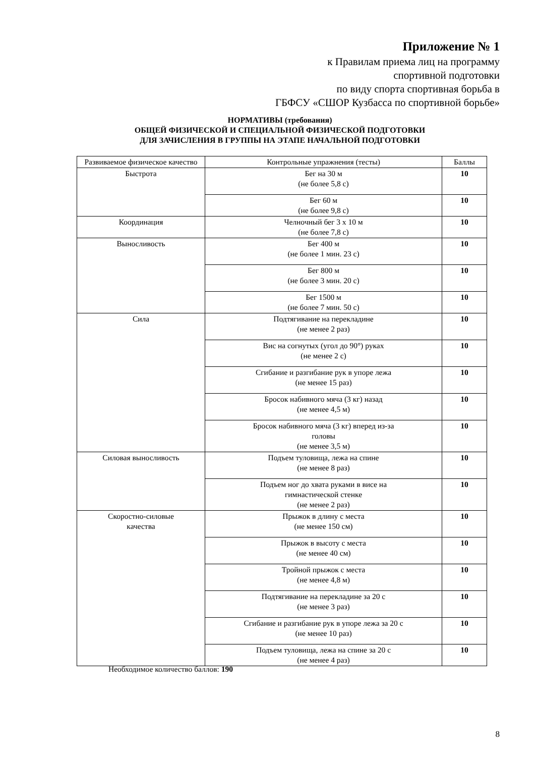Приложение № 1
к Правилам приема лиц на программу
спортивной подготовки
по виду спорта спортивная борьба в
ГБФСУ «СШОР Кузбасса по спортивной борьбе»
НОРМАТИВЫ (требования)
ОБЩЕЙ ФИЗИЧЕСКОЙ И СПЕЦИАЛЬНОЙ ФИЗИЧЕСКОЙ ПОДГОТОВКИ
ДЛЯ ЗАЧИСЛЕНИЯ В ГРУППЫ НА ЭТАПЕ НАЧАЛЬНОЙ ПОДГОТОВКИ
| Развиваемое физическое качество | Контрольные упражнения (тесты) | Баллы |
| --- | --- | --- |
| Быстрота | Бег на 30 м (не более 5,8 с) | 10 |
| | Бег 60 м (не более 9,8 с) | 10 |
| Координация | Челночный бег 3 х 10 м (не более 7,8 с) | 10 |
| Выносливость | Бег 400 м (не более 1 мин. 23 с) | 10 |
| | Бег 800 м (не более 3 мин. 20 с) | 10 |
| | Бег 1500 м (не более 7 мин. 50 с) | 10 |
| Сила | Подтягивание на перекладине (не менее 2 раз) | 10 |
| | Вис на согнутых (угол до 90°) руках (не менее 2 с) | 10 |
| | Сгибание и разгибание рук в упоре лежа (не менее 15 раз) | 10 |
| | Бросок набивного мяча (3 кг) назад (не менее 4,5 м) | 10 |
| | Бросок набивного мяча (3 кг) вперед из-за головы (не менее 3,5 м) | 10 |
| Силовая выносливость | Подъем туловища, лежа на спине (не менее 8 раз) | 10 |
| | Подъем ног до хвата руками в висе на гимнастической стенке (не менее 2 раз) | 10 |
| Скоростно-силовые качества | Прыжок в длину с места (не менее 150 см) | 10 |
| | Прыжок в высоту с места (не менее 40 см) | 10 |
| | Тройной прыжок с места (не менее 4,8 м) | 10 |
| | Подтягивание на перекладине за 20 с (не менее 3 раз) | 10 |
| | Сгибание и разгибание рук в упоре лежа за 20 с (не менее 10 раз) | 10 |
| | Подъем туловища, лежа на спине за 20 с (не менее 4 раз) | 10 |
Необходимое количество баллов: 190
8